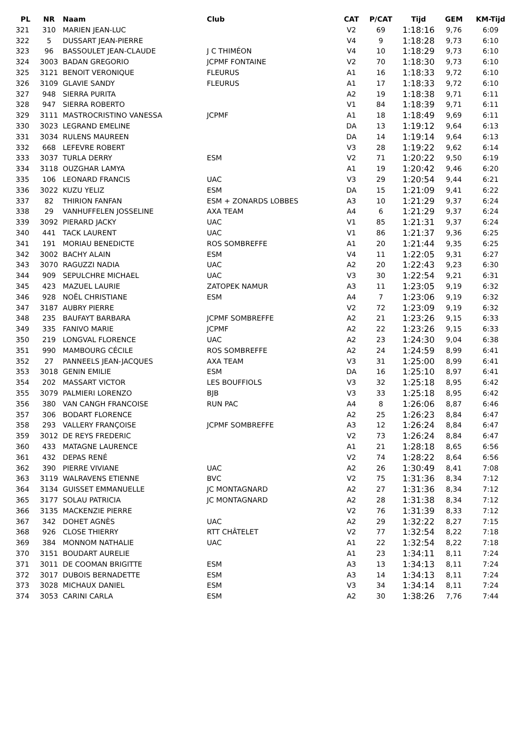| PL | NR | Naam | Club | CAT | P/CAT | Tijd | GEM | KM-Tijd |
| --- | --- | --- | --- | --- | --- | --- | --- | --- |
| 321 | 310 | MARIEN JEAN-LUC | | V2 | 69 | 1:18:16 | 9,76 | 6:09 |
| 322 | 5 | DUSSART JEAN-PIERRE | | V4 | 9 | 1:18:28 | 9,73 | 6:10 |
| 323 | 96 | BASSOULET JEAN-CLAUDE | J C THIMÉON | V4 | 10 | 1:18:29 | 9,73 | 6:10 |
| 324 | 3003 | BADAN GREGORIO | JCPMF FONTAINE | V2 | 70 | 1:18:30 | 9,73 | 6:10 |
| 325 | 3121 | BENOIT VERONIQUE | FLEURUS | A1 | 16 | 1:18:33 | 9,72 | 6:10 |
| 326 | 3109 | GLAVIE SANDY | FLEURUS | A1 | 17 | 1:18:33 | 9,72 | 6:10 |
| 327 | 948 | SIERRA PURITA | | A2 | 19 | 1:18:38 | 9,71 | 6:11 |
| 328 | 947 | SIERRA ROBERTO | | V1 | 84 | 1:18:39 | 9,71 | 6:11 |
| 329 | 3111 | MASTROCRISTINO VANESSA | JCPMF | A1 | 18 | 1:18:49 | 9,69 | 6:11 |
| 330 | 3023 | LEGRAND EMELINE | | DA | 13 | 1:19:12 | 9,64 | 6:13 |
| 331 | 3034 | RULENS MAUREEN | | DA | 14 | 1:19:14 | 9,64 | 6:13 |
| 332 | 668 | LEFEVRE ROBERT | | V3 | 28 | 1:19:22 | 9,62 | 6:14 |
| 333 | 3037 | TURLA DERRY | ESM | V2 | 71 | 1:20:22 | 9,50 | 6:19 |
| 334 | 3118 | OUZGHAR LAMYA | | A1 | 19 | 1:20:42 | 9,46 | 6:20 |
| 335 | 106 | LEONARD FRANCIS | UAC | V3 | 29 | 1:20:54 | 9,44 | 6:21 |
| 336 | 3022 | KUZU YELIZ | ESM | DA | 15 | 1:21:09 | 9,41 | 6:22 |
| 337 | 82 | THIRION FANFAN | ESM + ZONARDS LOBBES | A3 | 10 | 1:21:29 | 9,37 | 6:24 |
| 338 | 29 | VANHUFFELEN JOSSELINE | AXA TEAM | A4 | 6 | 1:21:29 | 9,37 | 6:24 |
| 339 | 3092 | PIERARD JACKY | UAC | V1 | 85 | 1:21:31 | 9,37 | 6:24 |
| 340 | 441 | TACK LAURENT | UAC | V1 | 86 | 1:21:37 | 9,36 | 6:25 |
| 341 | 191 | MORIAU BENEDICTE | ROS SOMBREFFE | A1 | 20 | 1:21:44 | 9,35 | 6:25 |
| 342 | 3002 | BACHY ALAIN | ESM | V4 | 11 | 1:22:05 | 9,31 | 6:27 |
| 343 | 3070 | RAGUZZI NADIA | UAC | A2 | 20 | 1:22:43 | 9,23 | 6:30 |
| 344 | 909 | SEPULCHRE MICHAEL | UAC | V3 | 30 | 1:22:54 | 9,21 | 6:31 |
| 345 | 423 | MAZUEL LAURIE | ZATOPEK NAMUR | A3 | 11 | 1:23:05 | 9,19 | 6:32 |
| 346 | 928 | NOËL CHRISTIANE | ESM | A4 | 7 | 1:23:06 | 9,19 | 6:32 |
| 347 | 3187 | AUBRY PIERRE | | V2 | 72 | 1:23:09 | 9,19 | 6:32 |
| 348 | 235 | BAUFAYT BARBARA | JCPMF SOMBREFFE | A2 | 21 | 1:23:26 | 9,15 | 6:33 |
| 349 | 335 | FANIVO MARIE | JCPMF | A2 | 22 | 1:23:26 | 9,15 | 6:33 |
| 350 | 219 | LONGVAL FLORENCE | UAC | A2 | 23 | 1:24:30 | 9,04 | 6:38 |
| 351 | 990 | MAMBOURG CÉCILE | ROS SOMBREFFE | A2 | 24 | 1:24:59 | 8,99 | 6:41 |
| 352 | 27 | PANNEELS JEAN-JACQUES | AXA TEAM | V3 | 31 | 1:25:00 | 8,99 | 6:41 |
| 353 | 3018 | GENIN EMILIE | ESM | DA | 16 | 1:25:10 | 8,97 | 6:41 |
| 354 | 202 | MASSART VICTOR | LES BOUFFIOLS | V3 | 32 | 1:25:18 | 8,95 | 6:42 |
| 355 | 3079 | PALMIERI LORENZO | BJB | V3 | 33 | 1:25:18 | 8,95 | 6:42 |
| 356 | 380 | VAN CANGH FRANCOISE | RUN PAC | A4 | 8 | 1:26:06 | 8,87 | 6:46 |
| 357 | 306 | BODART FLORENCE | | A2 | 25 | 1:26:23 | 8,84 | 6:47 |
| 358 | 293 | VALLERY FRANÇOISE | JCPMF SOMBREFFE | A3 | 12 | 1:26:24 | 8,84 | 6:47 |
| 359 | 3012 | DE REYS FREDERIC | | V2 | 73 | 1:26:24 | 8,84 | 6:47 |
| 360 | 433 | MATAGNE LAURENCE | | A1 | 21 | 1:28:18 | 8,65 | 6:56 |
| 361 | 432 | DEPAS RENÉ | | V2 | 74 | 1:28:22 | 8,64 | 6:56 |
| 362 | 390 | PIERRE VIVIANE | UAC | A2 | 26 | 1:30:49 | 8,41 | 7:08 |
| 363 | 3119 | WALRAVENS ETIENNE | BVC | V2 | 75 | 1:31:36 | 8,34 | 7:12 |
| 364 | 3134 | GUISSET EMMANUELLE | JC MONTAGNARD | A2 | 27 | 1:31:36 | 8,34 | 7:12 |
| 365 | 3177 | SOLAU PATRICIA | JC MONTAGNARD | A2 | 28 | 1:31:38 | 8,34 | 7:12 |
| 366 | 3135 | MACKENZIE PIERRE | | V2 | 76 | 1:31:39 | 8,33 | 7:12 |
| 367 | 342 | DOHET AGNÈS | UAC | A2 | 29 | 1:32:22 | 8,27 | 7:15 |
| 368 | 926 | CLOSE THIERRY | RTT CHÂTELET | V2 | 77 | 1:32:54 | 8,22 | 7:18 |
| 369 | 384 | MONNOM NATHALIE | UAC | A1 | 22 | 1:32:54 | 8,22 | 7:18 |
| 370 | 3151 | BOUDART AURELIE | | A1 | 23 | 1:34:11 | 8,11 | 7:24 |
| 371 | 3011 | DE COOMAN BRIGITTE | ESM | A3 | 13 | 1:34:13 | 8,11 | 7:24 |
| 372 | 3017 | DUBOIS BERNADETTE | ESM | A3 | 14 | 1:34:13 | 8,11 | 7:24 |
| 373 | 3028 | MICHAUX DANIEL | ESM | V3 | 34 | 1:34:14 | 8,11 | 7:24 |
| 374 | 3053 | CARINI CARLA | ESM | A2 | 30 | 1:38:26 | 7,76 | 7:44 |